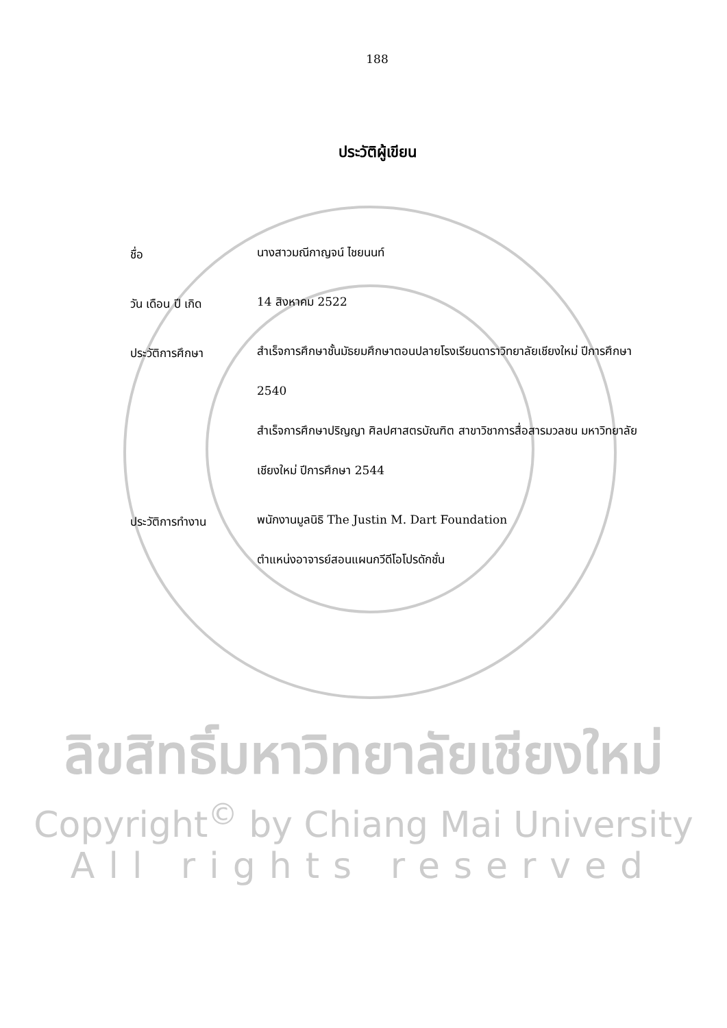188
ประวัติผู้เขียน
ชื่อ
นางสาวมณีกาญจน์ ไชยนนท์
วัน เดือน ปี เกิด
14 สิงหาคม 2522
ประวัติการศึกษา
สำเร็จการศึกษาชั้นมัธยมศึกษาตอนปลายโรงเรียนดาราวิทยาลัยเชียงใหม่ ปีการศึกษา 2540
สำเร็จการศึกษาปริญญา ศิลปศาสตรบัณฑิต สาขาวิชาการสื่อสารมวลชน มหาวิทยาลัยเชียงใหม่ ปีการศึกษา 2544
ประวัติการทำงาน
พนักงานมูลนิธิ The Justin M. Dart Foundation
ตำแหน่งอาจารย์สอนแผนกวีดีโอโปรดักชั่น
ลิขสิทธิ์มหาวิทยาลัยเชียงใหม่
Copyright<sup>©</sup> by Chiang Mai University
All rights reserved